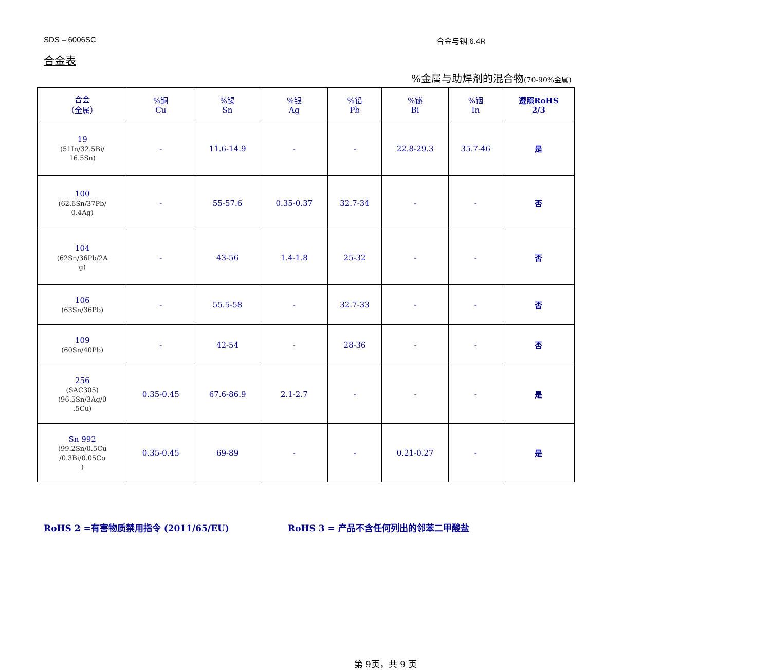SDS – 6006SC 合金与铟 6.4R
合金表
%金属与助焊剂的混合物(70-90%金属)
| 合金 （金属） | %铜 Cu | %锡 Sn | %银 Ag | %铅 Pb | %铋 Bi | %铟 In | 遵照RoHS 2/3 |
| --- | --- | --- | --- | --- | --- | --- | --- |
| 19 (51In/32.5Bi/ 16.5Sn) | - | 11.6-14.9 | - | - | 22.8-29.3 | 35.7-46 | 是 |
| 100 (62.6Sn/37Pb/ 0.4Ag) | - | 55-57.6 | 0.35-0.37 | 32.7-34 | - | - | 否 |
| 104 (62Sn/36Pb/2A g) | - | 43-56 | 1.4-1.8 | 25-32 | - | - | 否 |
| 106 (63Sn/36Pb) | - | 55.5-58 | - | 32.7-33 | - | - | 否 |
| 109 (60Sn/40Pb) | - | 42-54 | - | 28-36 | - | - | 否 |
| 256 (SAC305) (96.5Sn/3Ag/0 .5Cu) | 0.35-0.45 | 67.6-86.9 | 2.1-2.7 | - | - | - | 是 |
| Sn 992 (99.2Sn/0.5Cu /0.3Bi/0.05Co ) | 0.35-0.45 | 69-89 | - | - | 0.21-0.27 | - | 是 |
RoHS 2 =有害物质禁用指令 (2011/65/EU) RoHS 3 = 产品不含任何列出的邻苯二甲酸盐
第 9页，共 9 页